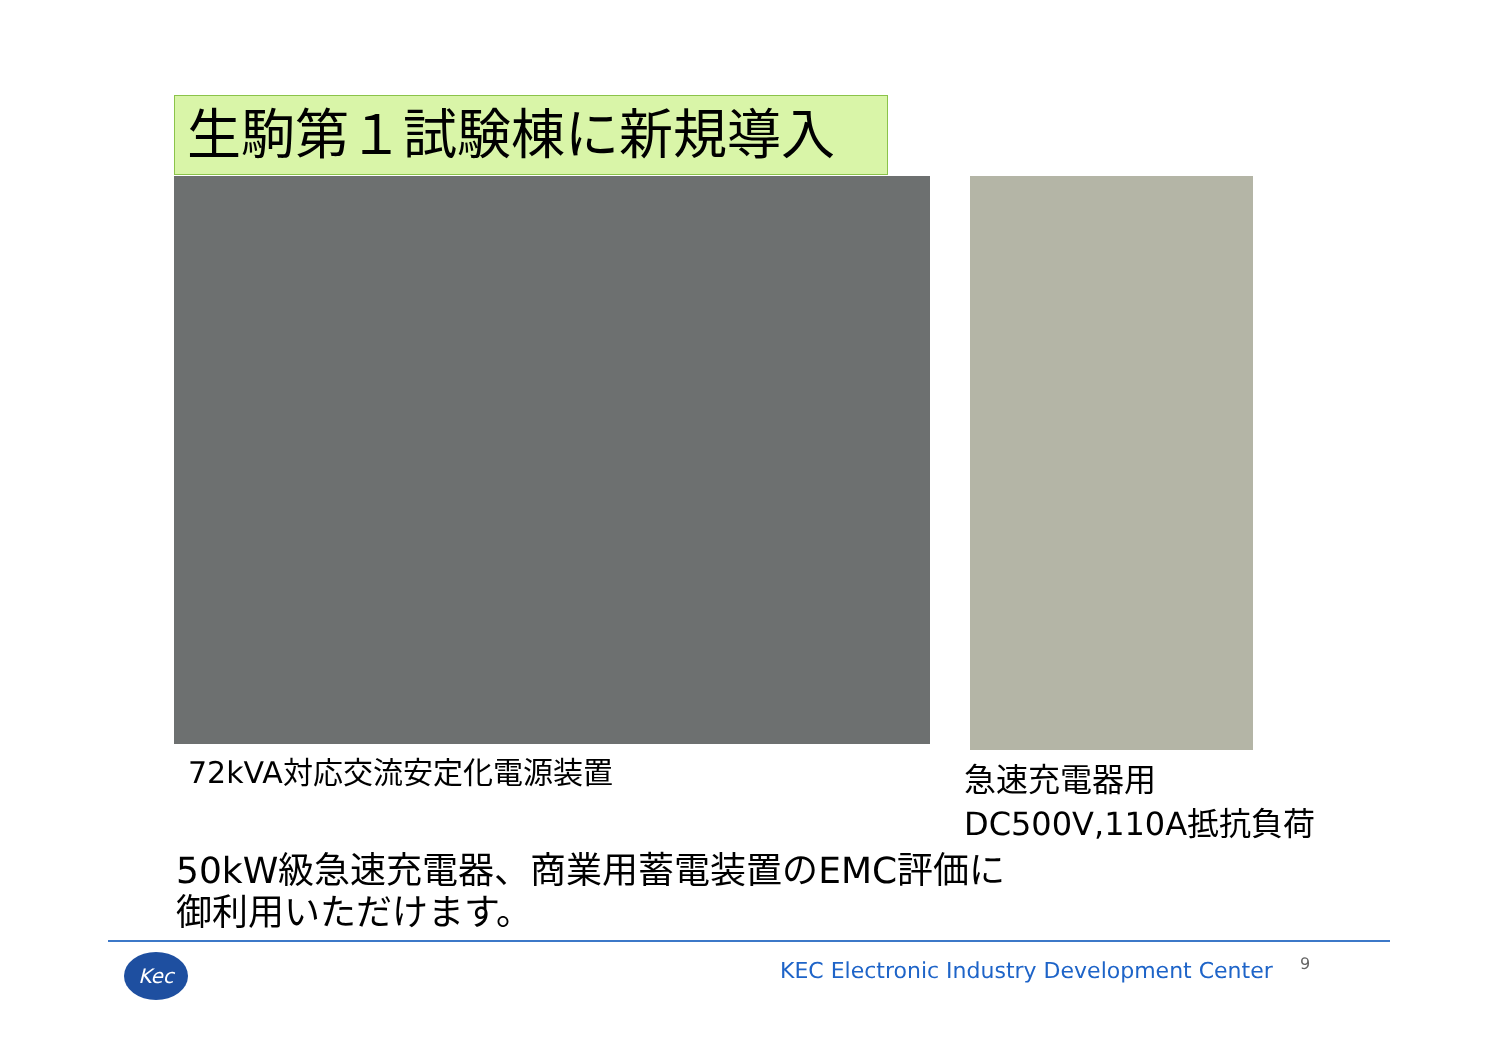生駒第１試験棟に新規導入
72kVA対応交流安定化電源装置
急速充電器用
DC500V,110A抵抗負荷
50kW級急速充電器、商業用蓄電装置のEMC評価に
御利用いただけます。
Kec
KEC Electronic Industry Development Center
9